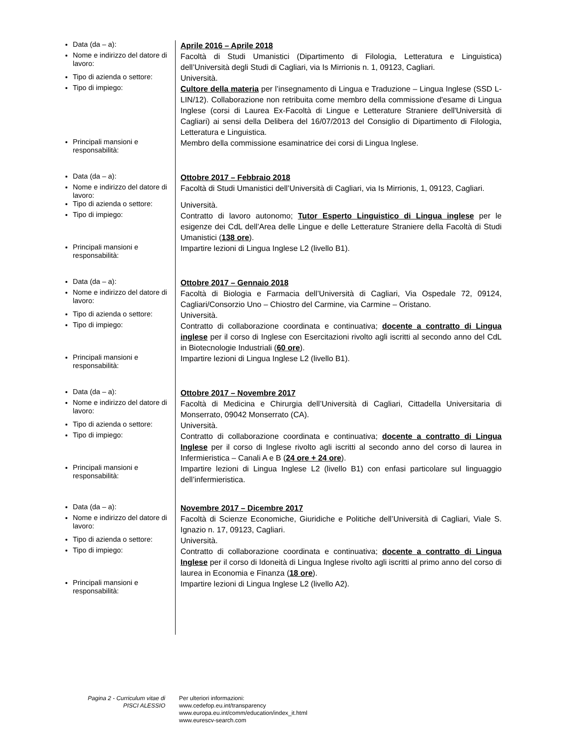| Data (da – a): | Aprile 2016 – Aprile 2018 |
| Nome e indirizzo del datore di lavoro: | Facoltà di Studi Umanistici (Dipartimento di Filologia, Letteratura e Linguistica) dell’Università degli Studi di Cagliari, via Is Mirrionis n. 1, 09123, Cagliari. |
| Tipo di azienda o settore: | Università. |
| Tipo di impiego: | Cultore della materia per l’insegnamento di Lingua e Traduzione – Lingua Inglese (SSD L-LIN/12). Collaborazione non retribuita come membro della commissione d'esame di Lingua Inglese (corsi di Laurea Ex-Facoltà di Lingue e Letterature Straniere dell'Università di Cagliari) ai sensi della Delibera del 16/07/2013 del Consiglio di Dipartimento di Filologia, Letteratura e Linguistica. |
| Principali mansioni e responsabilità: | Membro della commissione esaminatrice dei corsi di Lingua Inglese. |
| Data (da – a): | Ottobre 2017 – Febbraio 2018 |
| Nome e indirizzo del datore di lavoro: | Facoltà di Studi Umanistici dell’Università di Cagliari, via Is Mirrionis, 1, 09123, Cagliari. |
| Tipo di azienda o settore: | Università. |
| Tipo di impiego: | Contratto di lavoro autonomo; Tutor Esperto Linguistico di Lingua inglese per le esigenze dei CdL dell’Area delle Lingue e delle Letterature Straniere della Facoltà di Studi Umanistici ( 138 ore ). |
| Principali mansioni e responsabilità: | Impartire lezioni di Lingua Inglese L2 (livello B1). |
| Data (da – a): | Ottobre 2017 – Gennaio 2018 |
| Nome e indirizzo del datore di lavoro: | Facoltà di Biologia e Farmacia dell’Università di Cagliari, Via Ospedale 72, 09124, Cagliari/Consorzio Uno – Chiostro del Carmine, via Carmine – Oristano. |
| Tipo di azienda o settore: | Università. |
| Tipo di impiego: | Contratto di collaborazione coordinata e continuativa; docente a contratto di Lingua inglese per il corso di Inglese con Esercitazioni rivolto agli iscritti al secondo anno del CdL in Biotecnologie Industriali ( 60 ore ). |
| Principali mansioni e responsabilità: | Impartire lezioni di Lingua Inglese L2 (livello B1). |
| Data (da – a): | Ottobre 2017 – Novembre 2017 |
| Nome e indirizzo del datore di lavoro: | Facoltà di Medicina e Chirurgia dell’Università di Cagliari, Cittadella Universitaria di Monserrato, 09042 Monserrato (CA). |
| Tipo di azienda o settore: | Università. |
| Tipo di impiego: | Contratto di collaborazione coordinata e continuativa; docente a contratto di Lingua Inglese per il corso di Inglese rivolto agli iscritti al secondo anno del corso di laurea in Infermieristica – Canali A e B ( 24 ore + 24 ore ). |
| Principali mansioni e responsabilità: | Impartire lezioni di Lingua Inglese L2 (livello B1) con enfasi particolare sul linguaggio dell’infermieristica. |
| Data (da – a): | Novembre 2017 – Dicembre 2017 |
| Nome e indirizzo del datore di lavoro: | Facoltà di Scienze Economiche, Giuridiche e Politiche dell’Università di Cagliari, Viale S. Ignazio n. 17, 09123, Cagliari. |
| Tipo di azienda o settore: | Università. |
| Tipo di impiego: | Contratto di collaborazione coordinata e continuativa; docente a contratto di Lingua Inglese per il corso di Idoneità di Lingua Inglese rivolto agli iscritti al primo anno del corso di laurea in Economia e Finanza ( 18 ore ). |
| Principali mansioni e responsabilità: | Impartire lezioni di Lingua Inglese L2 (livello A2). |
Pagina 2 - Curriculum vitae di
PISCI ALESSIO
Per ulteriori informazioni:
www.cedefop.eu.int/transparency
www.europa.eu.int/comm/education/index_it.html
www.eurescv-search.com